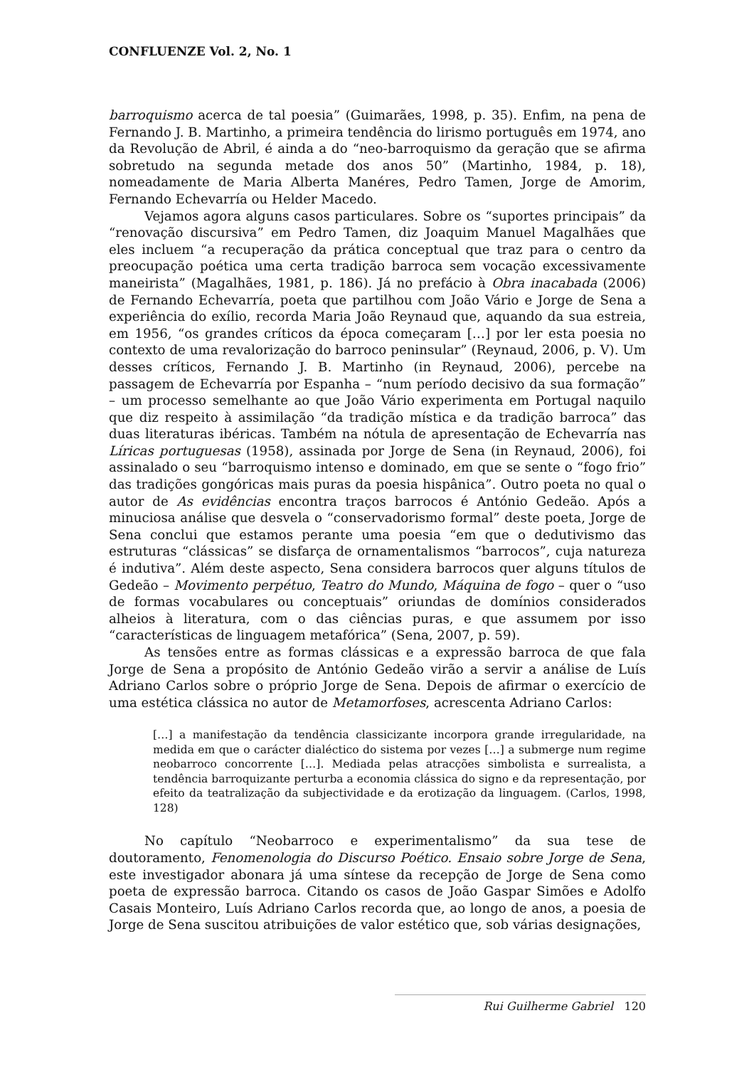CONFLUENZE Vol. 2, No. 1
barroquismo acerca de tal poesia” (Guimarães, 1998, p. 35). Enfim, na pena de Fernando J. B. Martinho, a primeira tendência do lirismo português em 1974, ano da Revolução de Abril, é ainda a do “neo-barroquismo da geração que se afirma sobretudo na segunda metade dos anos 50” (Martinho, 1984, p. 18), nomeadamente de Maria Alberta Manéres, Pedro Tamen, Jorge de Amorim, Fernando Echevarría ou Helder Macedo.
Vejamos agora alguns casos particulares. Sobre os “suportes principais” da “renovação discursiva” em Pedro Tamen, diz Joaquim Manuel Magalhães que eles incluem “a recuperação da prática conceptual que traz para o centro da preocupação poética uma certa tradição barroca sem vocação excessivamente maneirista” (Magalhães, 1981, p. 186). Já no prefácio à Obra inacabada (2006) de Fernando Echevarría, poeta que partilhou com João Vário e Jorge de Sena a experiência do exílio, recorda Maria João Reynaud que, aquando da sua estreia, em 1956, “os grandes críticos da época começaram […] por ler esta poesia no contexto de uma revalorização do barroco peninsular” (Reynaud, 2006, p. V). Um desses críticos, Fernando J. B. Martinho (in Reynaud, 2006), percebe na passagem de Echevarría por Espanha – “num período decisivo da sua formação” – um processo semelhante ao que João Vário experimenta em Portugal naquilo que diz respeito à assimilação “da tradição mística e da tradição barroca” das duas literaturas ibéricas. Também na nótula de apresentação de Echevarría nas Líricas portuguesas (1958), assinada por Jorge de Sena (in Reynaud, 2006), foi assinalado o seu “barroquismo intenso e dominado, em que se sente o “fogo frio” das tradições gongóricas mais puras da poesia hispânica”. Outro poeta no qual o autor de As evidências encontra traços barrocos é António Gedeão. Após a minuciosa análise que desvela o “conservadorismo formal” deste poeta, Jorge de Sena conclui que estamos perante uma poesia “em que o dedutivismo das estruturas “clássicas” se disfarça de ornamentalismos “barrocos”, cuja natureza é indutiva”. Além deste aspecto, Sena considera barrocos quer alguns títulos de Gedeão – Movimento perpétuo, Teatro do Mundo, Máquina de fogo – quer o “uso de formas vocabulares ou conceptuais” oriundas de domínios considerados alheios à literatura, com o das ciências puras, e que assumem por isso “características de linguagem metafórica” (Sena, 2007, p. 59).
As tensões entre as formas clássicas e a expressão barroca de que fala Jorge de Sena a propósito de António Gedeão virão a servir a análise de Luís Adriano Carlos sobre o próprio Jorge de Sena. Depois de afirmar o exercício de uma estética clássica no autor de Metamorfoses, acrescenta Adriano Carlos:
[…] a manifestação da tendência classicizante incorpora grande irregularidade, na medida em que o carácter dialéctico do sistema por vezes […] a submerge num regime neobarroco concorrente […]. Mediada pelas atracções simbolista e surrealista, a tendência barroquizante perturba a economia clássica do signo e da representação, por efeito da teatralização da subjectividade e da erotização da linguagem. (Carlos, 1998, 128)
No capítulo “Neobarroco e experimentalismo” da sua tese de doutoramento, Fenomenologia do Discurso Poético. Ensaio sobre Jorge de Sena, este investigador abonara já uma síntese da recepção de Jorge de Sena como poeta de expressão barroca. Citando os casos de João Gaspar Simões e Adolfo Casais Monteiro, Luís Adriano Carlos recorda que, ao longo de anos, a poesia de Jorge de Sena suscitou atribuições de valor estético que, sob várias designações,
Rui Guilherme Gabriel 120